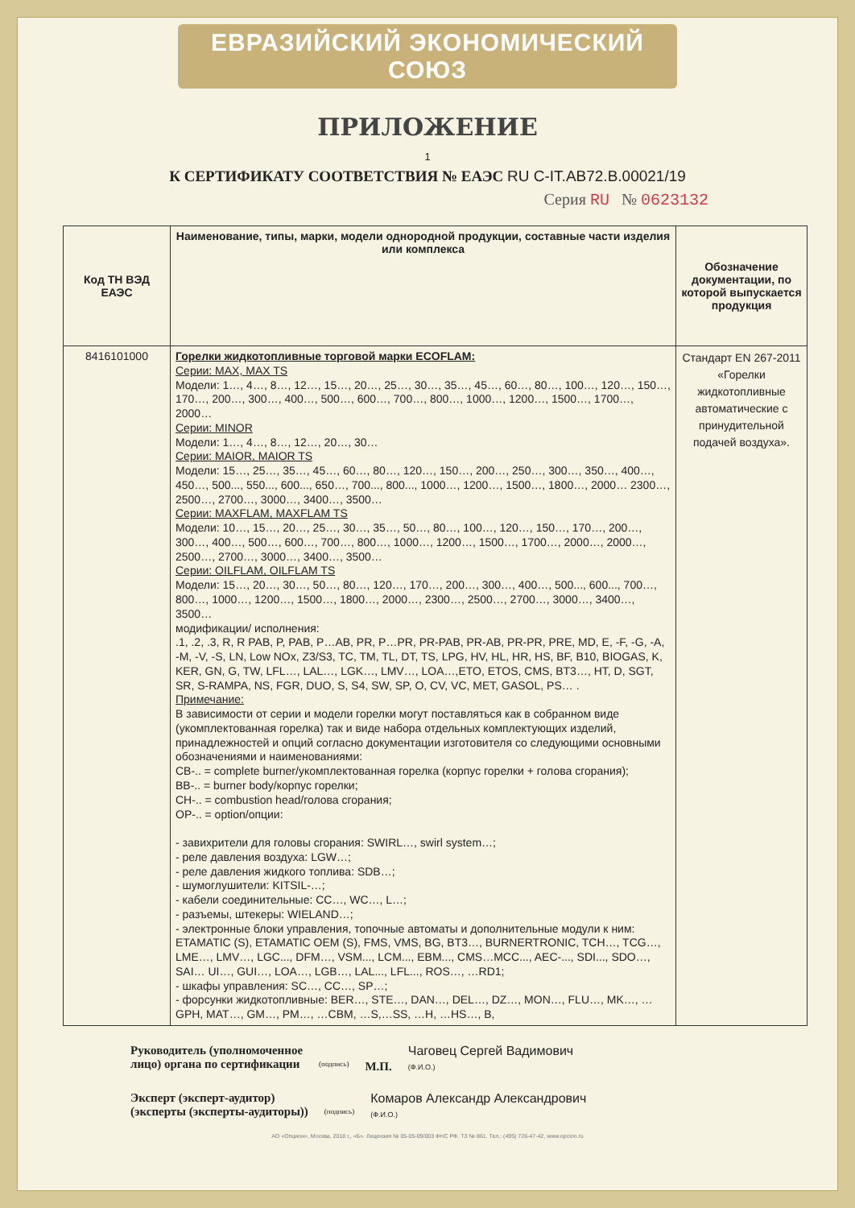ЕВРАЗИЙСКИЙ ЭКОНОМИЧЕСКИЙ СОЮЗ
ПРИЛОЖЕНИЕ
1
К СЕРТИФИКАТУ СООТВЕТСТВИЯ № ЕАЭС RU C-IT.АВ72.В.00021/19
Серия RU № 0623132
| Код ТН ВЭД ЕАЭС | Наименование, типы, марки, модели однородной продукции, составные части изделия или комплекса | Обозначение документации, по которой выпускается продукция |
| --- | --- | --- |
| 8416101000 | Горелки жидкотопливные торговой марки ECOFLAM: Серии: MAX, MAX TS Модели: 1…, 4…, 8…, 12…, 15…, 20…, 25…, 30…, 35…, 45…, 60…, 80…, 100…, 120…, 150…, 170…, 200…, 300…, 400…, 500…, 600…, 700…, 800…, 1000…, 1200…, 1500…, 1700…, 2000… Серии: MINOR Модели: 1…, 4…, 8…, 12…, 20…, 30… Серии: MAIOR, MAIOR TS Модели: 15…, 25…, 35…, 45…, 60…, 80…, 120…, 150…, 200…, 250…, 300…, 350…, 400…, 450…, 500..., 550..., 600..., 650…, 700..., 800..., 1000…, 1200…, 1500…, 1800…, 2000… 2300…, 2500…, 2700…, 3000…, 3400…, 3500… Серии: MAXFLAM, MAXFLAM TS Модели: 10…, 15…, 20…, 25…, 30…, 35…, 50…, 80…, 100…, 120…, 150…, 170…, 200…, 300…, 400…, 500…, 600…, 700…, 800…, 1000…, 1200…, 1500…, 1700…, 2000…, 2000…, 2500…, 2700…, 3000…, 3400…, 3500… Серии: OILFLAM, OILFLAM TS Модели: 15…, 20…, 30…, 50…, 80…, 120…, 170…, 200…, 300…, 400…, 500..., 600..., 700…, 800…, 1000…, 1200…, 1500…, 1800…, 2000…, 2300…, 2500…, 2700…, 3000…, 3400…, 3500… модификации/ исполнения: .1, .2, .3, R, R PAB, P, PAB, P…AB, PR, P…PR, PR-PAB, PR-AB, PR-PR, PRE, MD, E, -F, -G, -A, -M, -V, -S, LN, Low NOx, Z3/S3, TC, TM, TL, DT, TS, LPG, HV, HL, HR, HS, BF, B10, BIOGAS, K, KER, GN, G, TW, LFL…, LAL…, LGK…, LMV…, LOA…,ETO, ETOS, CMS, BT3…, HT, D, SGT, SR, S-RAMPA, NS, FGR, DUO, S, S4, SW, SP, O, CV, VC, MET, GASOL, PS… . Примечание: В зависимости от серии и модели горелки могут поставляться как в собранном виде (укомплектованная горелка) так и виде набора отдельных комплектующих изделий, принадлежностей и опций согласно документации изготовителя со следующими основными обозначениями и наименованиями: CB-.. = complete burner/укомплектованная горелка (корпус горелки + голова сгорания); BB-.. = burner body/корпус горелки; CH-.. = combustion head/голова сгорания; OP-.. = option/опции: - завихрители для головы сгорания: SWIRL…, swirl system…; - реле давления воздуха: LGW…; - реле давления жидкого топлива: SDB…; - шумоглушители: KITSIL-…; - кабели соединительные: CC…, WC…, L…; - разъемы, штекеры: WIELAND…; - электронные блоки управления, топочные автоматы и дополнительные модули к ним: ETAMATIC (S), ETAMATIC OEM (S), FMS, VMS, BG, BT3…, BURNERTRONIC, TCH…, TCG…, LME…, LMV…, LGC..., DFM…, VSM..., LCM..., EBM..., CMS…MCC..., AEC-..., SDI..., SDO…, SAI… UI…, GUI…, LOA…, LGB…, LAL..., LFL..., ROS…, …RD1; - шкафы управления: SC…, CC…, SP…; - форсунки жидкотопливные: BER…, STE…, DAN…, DEL…, DZ…, MON…, FLU…, MK…, …GPH, MAT…, GM…, PM…, …CBM, …S,…SS, …H, …HS…, B, | Стандарт EN 267-2011 «Горелки жидкотопливные автоматические с принудительной подачей воздуха». |
Руководитель (уполномоченное
лицо) органа по сертификации
(подпись)
М.П.
Чаговец Сергей Вадимович
(Ф.И.О.)
Эксперт (эксперт-аудитор)
(эксперты (эксперты-аудиторы))
(подпись)
Комаров Александр Александрович
(Ф.И.О.)
АО «Опцион», Москва, 2018 г., «Б». Лицензия № 05-05-09/003 ФНС РФ. ТЗ № 861. Тел.: (495) 726-47-42, www.opcion.ru